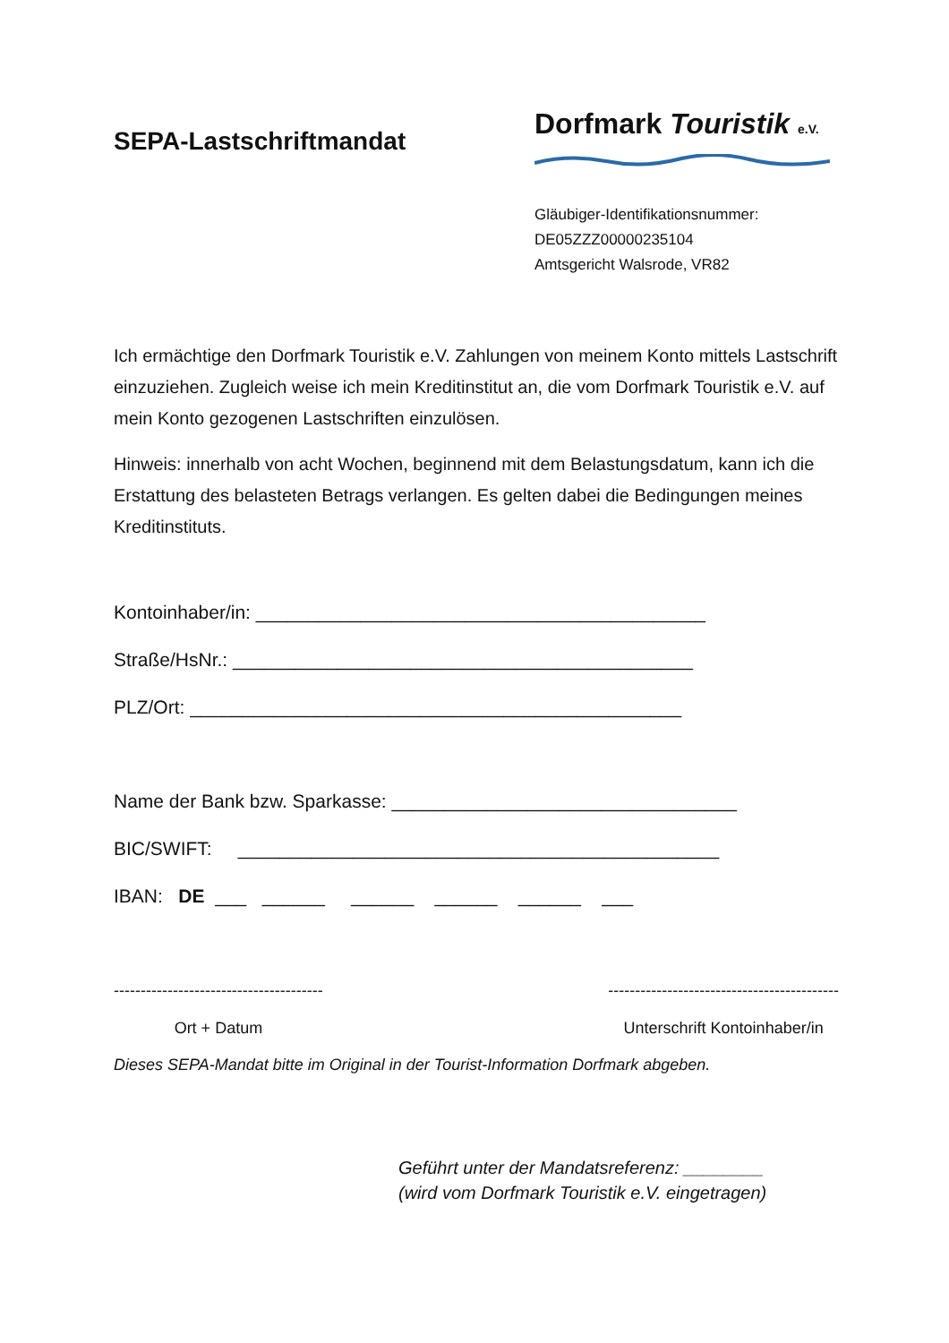SEPA-Lastschriftmandat
Dorfmark Touristik e.V.
Gläubiger-Identifikationsnummer:
DE05ZZZ00000235104
Amtsgericht Walsrode, VR82
Ich ermächtige den Dorfmark Touristik e.V. Zahlungen von meinem Konto mittels Lastschrift einzuziehen. Zugleich weise ich mein Kreditinstitut an, die vom Dorfmark Touristik e.V. auf mein Konto gezogenen Lastschriften einzulösen.
Hinweis: innerhalb von acht Wochen, beginnend mit dem Belastungsdatum, kann ich die Erstattung des belasteten Betrags verlangen. Es gelten dabei die Bedingungen meines Kreditinstituts.
Kontoinhaber/in: ___________________________________________
Straße/HsNr.: ____________________________________________
PLZ/Ort: _______________________________________________
Name der Bank bzw. Sparkasse: _________________________________
BIC/SWIFT: ______________________________________________
IBAN: DE ___ ______ ______ ______ ______ ___
---------------------------------------
Ort + Datum
-------------------------------------------
Unterschrift Kontoinhaber/in
Dieses SEPA-Mandat bitte im Original in der Tourist-Information Dorfmark abgeben.
Geführt unter der Mandatsreferenz: ________
(wird vom Dorfmark Touristik e.V. eingetragen)